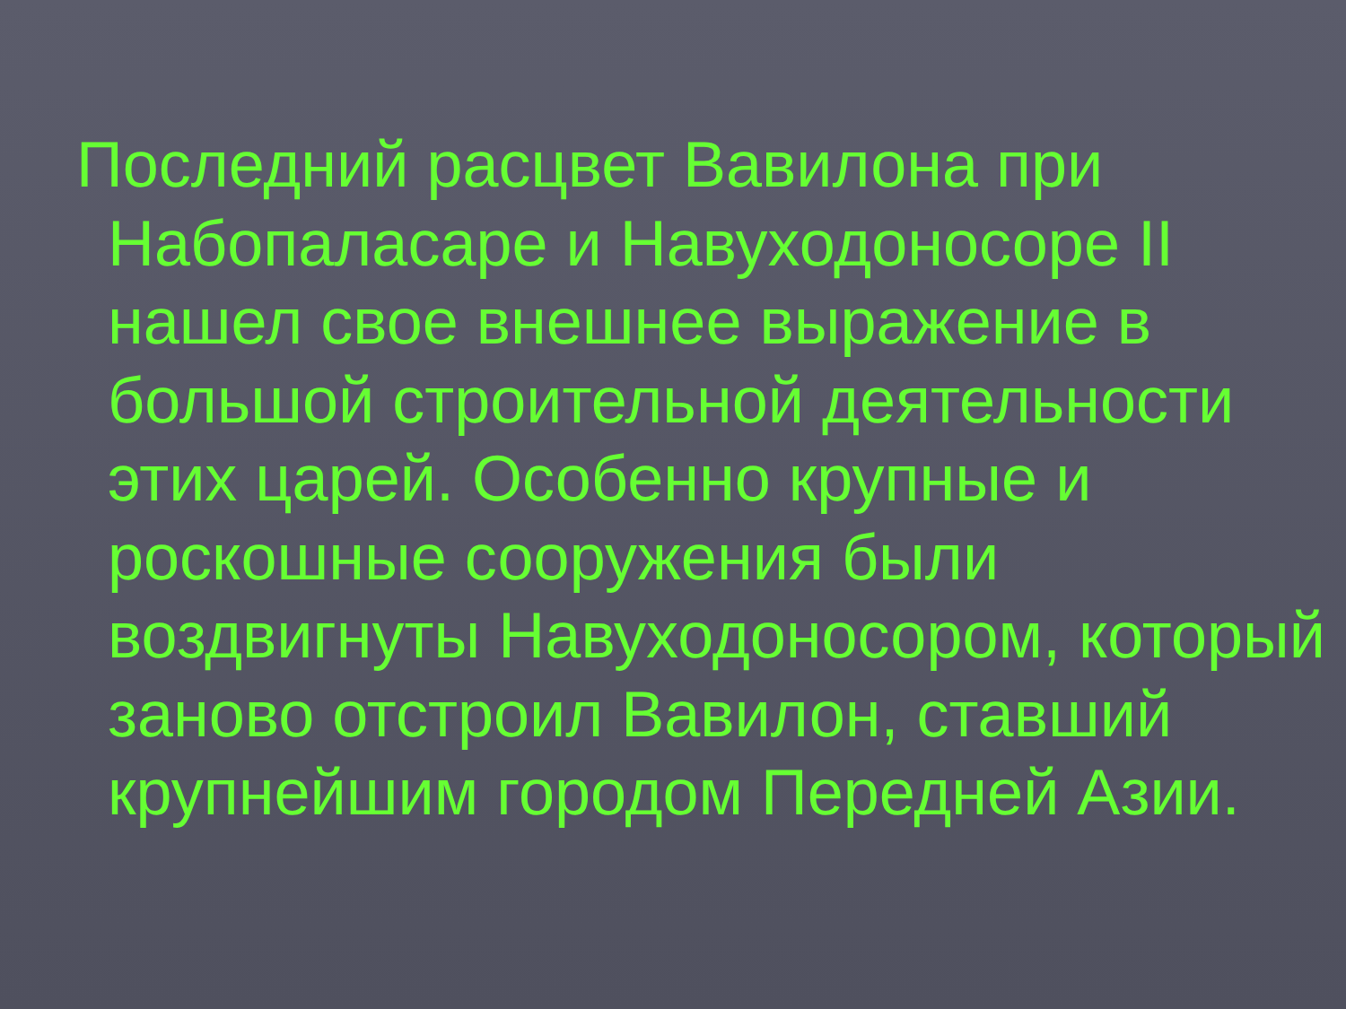Последний расцвет Вавилона при Набопаласаре и Навуходоносоре II нашел свое внешнее выражение в большой строительной деятельности этих царей. Особенно крупные и роскошные сооружения были воздвигнуты Навуходоносором, который заново отстроил Вавилон, ставший крупнейшим городом Передней Азии.